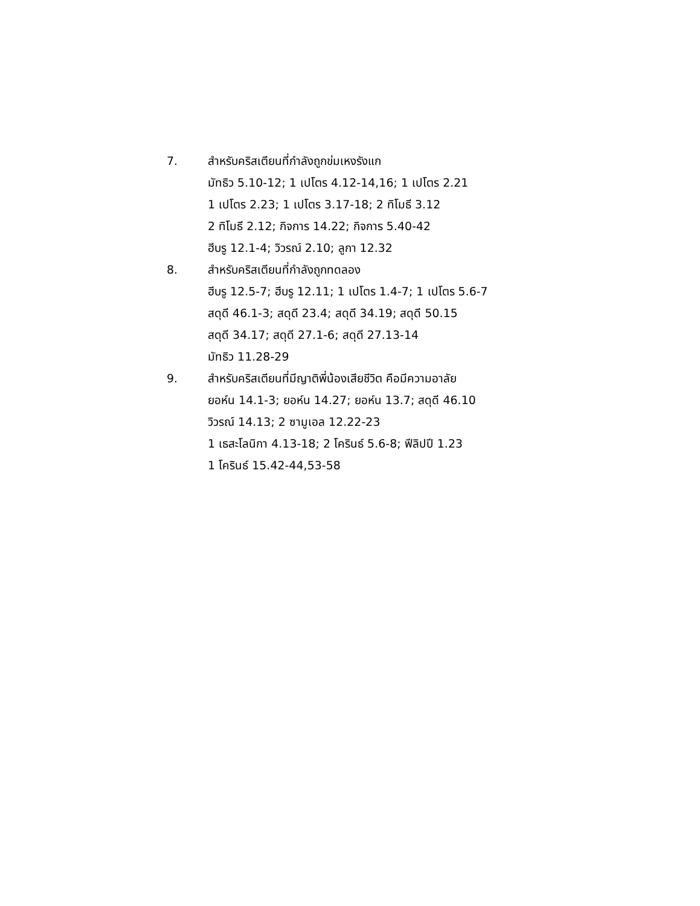7. สำหรับคริสเตียนที่กำลังถูกข่มเหงรังแก
มัทธิว 5.10-12; 1 เปโตร 4.12-14,16; 1 เปโตร 2.21
1 เปโตร 2.23; 1 เปโตร 3.17-18; 2 ทิโมธี 3.12
2 ทิโมธี 2.12; กิจการ 14.22; กิจการ 5.40-42
ฮีบรู 12.1-4; วิวรณ์ 2.10; ลูกา 12.32
8. สำหรับคริสเตียนที่กำลังถูกทดลอง
ฮีบรู 12.5-7; ฮีบรู 12.11; 1 เปโตร 1.4-7; 1 เปโตร 5.6-7
สดุดี 46.1-3; สดุดี 23.4; สดุดี 34.19; สดุดี 50.15
สดุดี 34.17; สดุดี 27.1-6; สดุดี 27.13-14
มัทธิว 11.28-29
9. สำหรับคริสเตียนที่มีญาติพี่น้องเสียชีวิต คือมีความอาลัย
ยอห์น 14.1-3; ยอห์น 14.27; ยอห์น 13.7; สดุดี 46.10
วิวรณ์ 14.13; 2 ซามูเอล 12.22-23
1 เธสะโลนิกา 4.13-18; 2 โครินธ์ 5.6-8; ฟีลิปปี 1.23
1 โครินธ์ 15.42-44,53-58